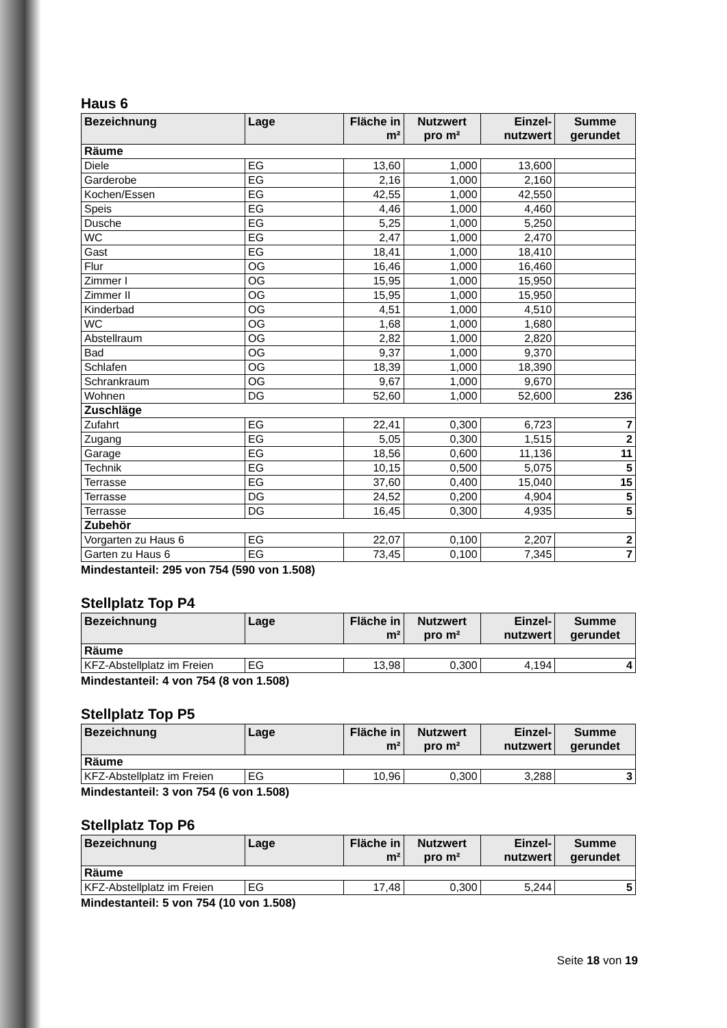Haus 6
| Bezeichnung | Lage | Fläche in m² | Nutzwert pro m² | Einzel-nutzwert | Summe gerundet |
| --- | --- | --- | --- | --- | --- |
| Räume | | | | | |
| Diele | EG | 13,60 | 1,000 | 13,600 | |
| Garderobe | EG | 2,16 | 1,000 | 2,160 | |
| Kochen/Essen | EG | 42,55 | 1,000 | 42,550 | |
| Speis | EG | 4,46 | 1,000 | 4,460 | |
| Dusche | EG | 5,25 | 1,000 | 5,250 | |
| WC | EG | 2,47 | 1,000 | 2,470 | |
| Gast | EG | 18,41 | 1,000 | 18,410 | |
| Flur | OG | 16,46 | 1,000 | 16,460 | |
| Zimmer I | OG | 15,95 | 1,000 | 15,950 | |
| Zimmer II | OG | 15,95 | 1,000 | 15,950 | |
| Kinderbad | OG | 4,51 | 1,000 | 4,510 | |
| WC | OG | 1,68 | 1,000 | 1,680 | |
| Abstellraum | OG | 2,82 | 1,000 | 2,820 | |
| Bad | OG | 9,37 | 1,000 | 9,370 | |
| Schlafen | OG | 18,39 | 1,000 | 18,390 | |
| Schrankraum | OG | 9,67 | 1,000 | 9,670 | |
| Wohnen | DG | 52,60 | 1,000 | 52,600 | 236 |
| Zuschläge | | | | | |
| Zufahrt | EG | 22,41 | 0,300 | 6,723 | 7 |
| Zugang | EG | 5,05 | 0,300 | 1,515 | 2 |
| Garage | EG | 18,56 | 0,600 | 11,136 | 11 |
| Technik | EG | 10,15 | 0,500 | 5,075 | 5 |
| Terrasse | EG | 37,60 | 0,400 | 15,040 | 15 |
| Terrasse | DG | 24,52 | 0,200 | 4,904 | 5 |
| Terrasse | DG | 16,45 | 0,300 | 4,935 | 5 |
| Zubehör | | | | | |
| Vorgarten zu Haus 6 | EG | 22,07 | 0,100 | 2,207 | 2 |
| Garten zu Haus 6 | EG | 73,45 | 0,100 | 7,345 | 7 |
Mindestanteil: 295 von 754 (590 von 1.508)
Stellplatz Top P4
| Bezeichnung | Lage | Fläche in m² | Nutzwert pro m² | Einzel-nutzwert | Summe gerundet |
| --- | --- | --- | --- | --- | --- |
| Räume | | | | | |
| KFZ-Abstellplatz im Freien | EG | 13,98 | 0,300 | 4,194 | 4 |
Mindestanteil: 4 von 754 (8 von 1.508)
Stellplatz Top P5
| Bezeichnung | Lage | Fläche in m² | Nutzwert pro m² | Einzel-nutzwert | Summe gerundet |
| --- | --- | --- | --- | --- | --- |
| Räume | | | | | |
| KFZ-Abstellplatz im Freien | EG | 10,96 | 0,300 | 3,288 | 3 |
Mindestanteil: 3 von 754 (6 von 1.508)
Stellplatz Top P6
| Bezeichnung | Lage | Fläche in m² | Nutzwert pro m² | Einzel-nutzwert | Summe gerundet |
| --- | --- | --- | --- | --- | --- |
| Räume | | | | | |
| KFZ-Abstellplatz im Freien | EG | 17,48 | 0,300 | 5,244 | 5 |
Mindestanteil: 5 von 754 (10 von 1.508)
Seite 18 von 19